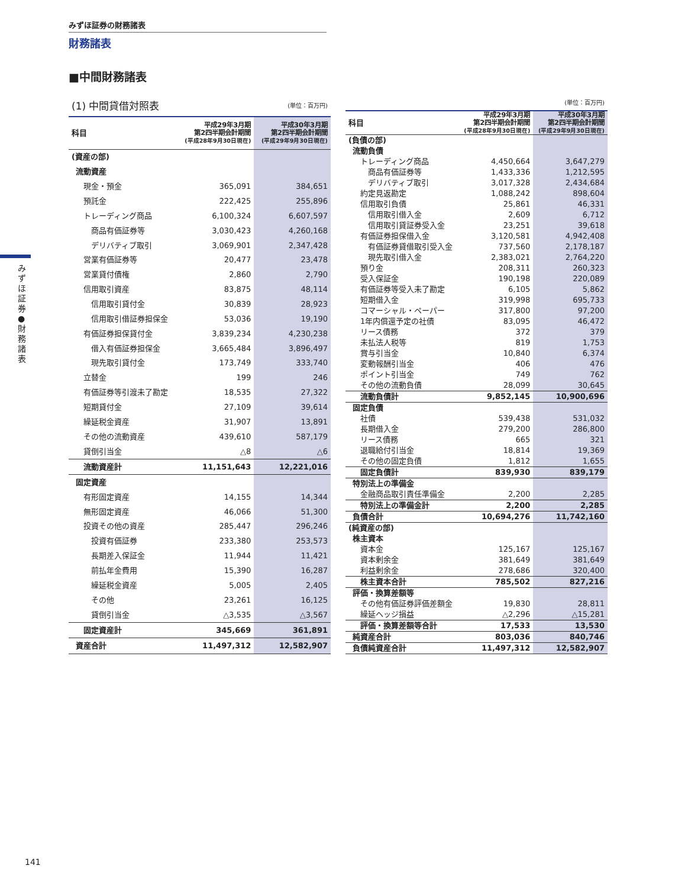みずほ証券の財務諸表
財務諸表
■中間財務諸表
みずほ証券 ● 財務諸表
| (1) 中間貸借対照表 | | (単位：百万円) |
| 科目 | 平成29年3月期 第2四半期会計期間 (平成28年9月30日現在) | 平成30年3月期 第2四半期会計期間 (平成29年9月30日現在) |
| (資産の部) | | |
| 流動資産 | | |
| 現金・預金 | 365,091 | 384,651 |
| 預託金 | 222,425 | 255,896 |
| トレーディング商品 | 6,100,324 | 6,607,597 |
| 商品有価証券等 | 3,030,423 | 4,260,168 |
| デリバティブ取引 | 3,069,901 | 2,347,428 |
| 営業有価証券等 | 20,477 | 23,478 |
| 営業貸付債権 | 2,860 | 2,790 |
| 信用取引資産 | 83,875 | 48,114 |
| 信用取引貸付金 | 30,839 | 28,923 |
| 信用取引借証券担保金 | 53,036 | 19,190 |
| 有価証券担保貸付金 | 3,839,234 | 4,230,238 |
| 借入有価証券担保金 | 3,665,484 | 3,896,497 |
| 現先取引貸付金 | 173,749 | 333,740 |
| 立替金 | 199 | 246 |
| 有価証券等引渡未了勘定 | 18,535 | 27,322 |
| 短期貸付金 | 27,109 | 39,614 |
| 繰延税金資産 | 31,907 | 13,891 |
| その他の流動資産 | 439,610 | 587,179 |
| 貸倒引当金 | △8 | △6 |
| 流動資産計 | 11,151,643 | 12,221,016 |
| 固定資産 | | |
| 有形固定資産 | 14,155 | 14,344 |
| 無形固定資産 | 46,066 | 51,300 |
| 投資その他の資産 | 285,447 | 296,246 |
| 投資有価証券 | 233,380 | 253,573 |
| 長期差入保証金 | 11,944 | 11,421 |
| 前払年金費用 | 15,390 | 16,287 |
| 繰延税金資産 | 5,005 | 2,405 |
| その他 | 23,261 | 16,125 |
| 貸倒引当金 | △3,535 | △3,567 |
| 固定資産計 | 345,669 | 361,891 |
| 資産合計 | 11,497,312 | 12,582,907 |
| | | (単位：百万円) |
| 科目 | 平成29年3月期 第2四半期会計期間 (平成28年9月30日現在) | 平成30年3月期 第2四半期会計期間 (平成29年9月30日現在) |
| (負債の部) | | |
| 流動負債 | | |
| トレーディング商品 | 4,450,664 | 3,647,279 |
| 商品有価証券等 | 1,433,336 | 1,212,595 |
| デリバティブ取引 | 3,017,328 | 2,434,684 |
| 約定見返勘定 | 1,088,242 | 898,604 |
| 信用取引負債 | 25,861 | 46,331 |
| 信用取引借入金 | 2,609 | 6,712 |
| 信用取引貸証券受入金 | 23,251 | 39,618 |
| 有価証券担保借入金 | 3,120,581 | 4,942,408 |
| 有価証券貸借取引受入金 | 737,560 | 2,178,187 |
| 現先取引借入金 | 2,383,021 | 2,764,220 |
| 預り金 | 208,311 | 260,323 |
| 受入保証金 | 190,198 | 220,089 |
| 有価証券等受入未了勘定 | 6,105 | 5,862 |
| 短期借入金 | 319,998 | 695,733 |
| コマーシャル・ペーパー | 317,800 | 97,200 |
| 1年内償還予定の社債 | 83,095 | 46,472 |
| リース債務 | 372 | 379 |
| 未払法人税等 | 819 | 1,753 |
| 賞与引当金 | 10,840 | 6,374 |
| 変動報酬引当金 | 406 | 476 |
| ポイント引当金 | 749 | 762 |
| その他の流動負債 | 28,099 | 30,645 |
| 流動負債計 | 9,852,145 | 10,900,696 |
| 固定負債 | | |
| 社債 | 539,438 | 531,032 |
| 長期借入金 | 279,200 | 286,800 |
| リース債務 | 665 | 321 |
| 退職給付引当金 | 18,814 | 19,369 |
| その他の固定負債 | 1,812 | 1,655 |
| 固定負債計 | 839,930 | 839,179 |
| 特別法上の準備金 | | |
| 金融商品取引責任準備金 | 2,200 | 2,285 |
| 特別法上の準備金計 | 2,200 | 2,285 |
| 負債合計 | 10,694,276 | 11,742,160 |
| (純資産の部) | | |
| 株主資本 | | |
| 資本金 | 125,167 | 125,167 |
| 資本剰余金 | 381,649 | 381,649 |
| 利益剰余金 | 278,686 | 320,400 |
| 株主資本合計 | 785,502 | 827,216 |
| 評価・換算差額等 | | |
| その他有価証券評価差額金 | 19,830 | 28,811 |
| 繰延ヘッジ損益 | △2,296 | △15,281 |
| 評価・換算差額等合計 | 17,533 | 13,530 |
| 純資産合計 | 803,036 | 840,746 |
| 負債純資産合計 | 11,497,312 | 12,582,907 |
141